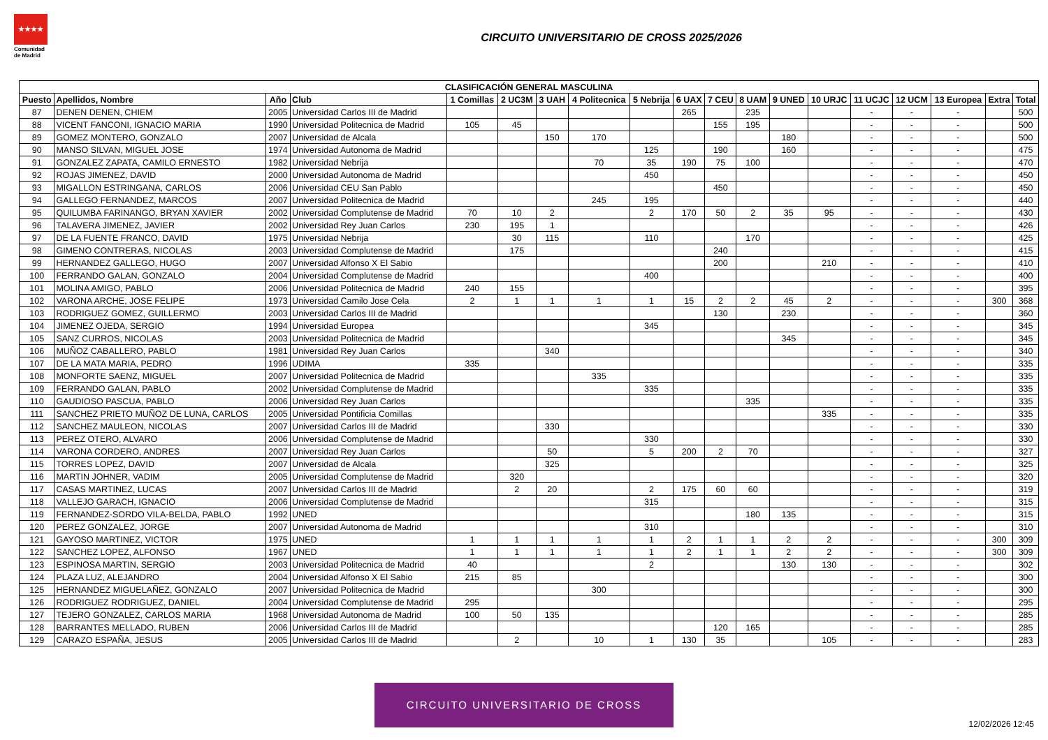★★★★
Comunidad de Madrid
CIRCUITO UNIVERSITARIO DE CROSS 2025/2026
| CLASIFICACIÓN GENERAL MASCULINA | | | | | | | | | | | | | | | | | | |
| --- | --- | --- | --- | --- | --- | --- | --- | --- | --- | --- | --- | --- | --- | --- | --- | --- | --- | --- |
| Puesto | Apellidos, Nombre | Año | Club | 1 Comillas | 2 UC3M | 3 UAH | 4 Politecnica | 5 Nebrija | 6 UAX | 7 CEU | 8 UAM | 9 UNED | 10 URJC | 11 UCJC | 12 UCM | 13 Europea | Extra | Total |
| 87 | DENEN DENEN, CHIEM | 2005 | Universidad Carlos III de Madrid | | | | | | 265 | | 235 | | | - | - | - | | 500 |
| 88 | VICENT FANCONI, IGNACIO MARIA | 1990 | Universidad Politecnica de Madrid | 105 | 45 | | | | | 155 | 195 | | | - | - | - | | 500 |
| 89 | GOMEZ MONTERO, GONZALO | 2007 | Universidad de Alcala | | | 150 | 170 | | | | | 180 | | - | - | - | | 500 |
| 90 | MANSO SILVAN, MIGUEL JOSE | 1974 | Universidad Autonoma de Madrid | | | | | 125 | | 190 | | 160 | | - | - | - | | 475 |
| 91 | GONZALEZ ZAPATA, CAMILO ERNESTO | 1982 | Universidad Nebrija | | | | 70 | 35 | 190 | 75 | 100 | | | - | - | - | | 470 |
| 92 | ROJAS JIMENEZ, DAVID | 2000 | Universidad Autonoma de Madrid | | | | | 450 | | | | | | - | - | - | | 450 |
| 93 | MIGALLON ESTRINGANA, CARLOS | 2006 | Universidad CEU San Pablo | | | | | | | 450 | | | | - | - | - | | 450 |
| 94 | GALLEGO FERNANDEZ, MARCOS | 2007 | Universidad Politecnica de Madrid | | | | 245 | 195 | | | | | | - | - | - | | 440 |
| 95 | QUILUMBA FARINANGO, BRYAN XAVIER | 2002 | Universidad Complutense de Madrid | 70 | 10 | 2 | | 2 | 170 | 50 | 2 | 35 | 95 | - | - | - | | 430 |
| 96 | TALAVERA JIMENEZ, JAVIER | 2002 | Universidad Rey Juan Carlos | 230 | 195 | 1 | | | | | | | | - | - | - | | 426 |
| 97 | DE LA FUENTE FRANCO, DAVID | 1975 | Universidad Nebrija | | 30 | 115 | | 110 | | | 170 | | | - | - | - | | 425 |
| 98 | GIMENO CONTRERAS, NICOLAS | 2003 | Universidad Complutense de Madrid | | 175 | | | | | 240 | | | | - | - | - | | 415 |
| 99 | HERNANDEZ GALLEGO, HUGO | 2007 | Universidad Alfonso X El Sabio | | | | | | | 200 | | | 210 | - | - | - | | 410 |
| 100 | FERRANDO GALAN, GONZALO | 2004 | Universidad Complutense de Madrid | | | | | 400 | | | | | | - | - | - | | 400 |
| 101 | MOLINA AMIGO, PABLO | 2006 | Universidad Politecnica de Madrid | 240 | 155 | | | | | | | | | - | - | - | | 395 |
| 102 | VARONA ARCHE, JOSE FELIPE | 1973 | Universidad Camilo Jose Cela | 2 | 1 | 1 | 1 | 1 | 15 | 2 | 2 | 45 | 2 | - | - | - | 300 | 368 |
| 103 | RODRIGUEZ GOMEZ, GUILLERMO | 2003 | Universidad Carlos III de Madrid | | | | | | | 130 | | 230 | | - | - | - | | 360 |
| 104 | JIMENEZ OJEDA, SERGIO | 1994 | Universidad Europea | | | | | 345 | | | | | | - | - | - | | 345 |
| 105 | SANZ CURROS, NICOLAS | 2003 | Universidad Politecnica de Madrid | | | | | | | | | 345 | | - | - | - | | 345 |
| 106 | MUÑOZ CABALLERO, PABLO | 1981 | Universidad Rey Juan Carlos | | | 340 | | | | | | | | - | - | - | | 340 |
| 107 | DE LA MATA MARIA, PEDRO | 1996 | UDIMA | 335 | | | | | | | | | | - | - | - | | 335 |
| 108 | MONFORTE SAENZ, MIGUEL | 2007 | Universidad Politecnica de Madrid | | | | 335 | | | | | | | - | - | - | | 335 |
| 109 | FERRANDO GALAN, PABLO | 2002 | Universidad Complutense de Madrid | | | | | 335 | | | | | | - | - | - | | 335 |
| 110 | GAUDIOSO PASCUA, PABLO | 2006 | Universidad Rey Juan Carlos | | | | | | | | 335 | | | - | - | - | | 335 |
| 111 | SANCHEZ PRIETO MUÑOZ DE LUNA, CARLOS | 2005 | Universidad Pontificia Comillas | | | | | | | | | | 335 | - | - | - | | 335 |
| 112 | SANCHEZ MAULEON, NICOLAS | 2007 | Universidad Carlos III de Madrid | | | 330 | | | | | | | | - | - | - | | 330 |
| 113 | PEREZ OTERO, ALVARO | 2006 | Universidad Complutense de Madrid | | | | | 330 | | | | | | - | - | - | | 330 |
| 114 | VARONA CORDERO, ANDRES | 2007 | Universidad Rey Juan Carlos | | | 50 | | 5 | 200 | 2 | 70 | | | - | - | - | | 327 |
| 115 | TORRES LOPEZ, DAVID | 2007 | Universidad de Alcala | | | 325 | | | | | | | | - | - | - | | 325 |
| 116 | MARTIN JOHNER, VADIM | 2005 | Universidad Complutense de Madrid | | 320 | | | | | | | | | - | - | - | | 320 |
| 117 | CASAS MARTINEZ, LUCAS | 2007 | Universidad Carlos III de Madrid | | 2 | 20 | | 2 | 175 | 60 | 60 | | | - | - | - | | 319 |
| 118 | VALLEJO GARACH, IGNACIO | 2006 | Universidad Complutense de Madrid | | | | | 315 | | | | | | - | - | - | | 315 |
| 119 | FERNANDEZ-SORDO VILA-BELDA, PABLO | 1992 | UNED | | | | | | | | 180 | 135 | | - | - | - | | 315 |
| 120 | PEREZ GONZALEZ, JORGE | 2007 | Universidad Autonoma de Madrid | | | | | 310 | | | | | | - | - | - | | 310 |
| 121 | GAYOSO MARTINEZ, VICTOR | 1975 | UNED | 1 | 1 | 1 | 1 | 1 | 2 | 1 | 1 | 2 | 2 | - | - | - | 300 | 309 |
| 122 | SANCHEZ LOPEZ, ALFONSO | 1967 | UNED | 1 | 1 | 1 | 1 | 1 | 2 | 1 | 1 | 2 | 2 | - | - | - | 300 | 309 |
| 123 | ESPINOSA MARTIN, SERGIO | 2003 | Universidad Politecnica de Madrid | 40 | | | | 2 | | | | 130 | 130 | - | - | - | | 302 |
| 124 | PLAZA LUZ, ALEJANDRO | 2004 | Universidad Alfonso X El Sabio | 215 | 85 | | | | | | | | | - | - | - | | 300 |
| 125 | HERNANDEZ MIGUELAÑEZ, GONZALO | 2007 | Universidad Politecnica de Madrid | | | | 300 | | | | | | | - | - | - | | 300 |
| 126 | RODRIGUEZ RODRIGUEZ, DANIEL | 2004 | Universidad Complutense de Madrid | 295 | | | | | | | | | | - | - | - | | 295 |
| 127 | TEJERO GONZALEZ, CARLOS MARIA | 1968 | Universidad Autonoma de Madrid | 100 | 50 | 135 | | | | | | | | - | - | - | | 285 |
| 128 | BARRANTES MELLADO, RUBEN | 2006 | Universidad Carlos III de Madrid | | | | | | | 120 | 165 | | | - | - | - | | 285 |
| 129 | CARAZO ESPAÑA, JESUS | 2005 | Universidad Carlos III de Madrid | | 2 | | 10 | 1 | 130 | 35 | | | 105 | - | - | - | | 283 |
CIRCUITO UNIVERSITARIO DE CROSS
12/02/2026 12:45